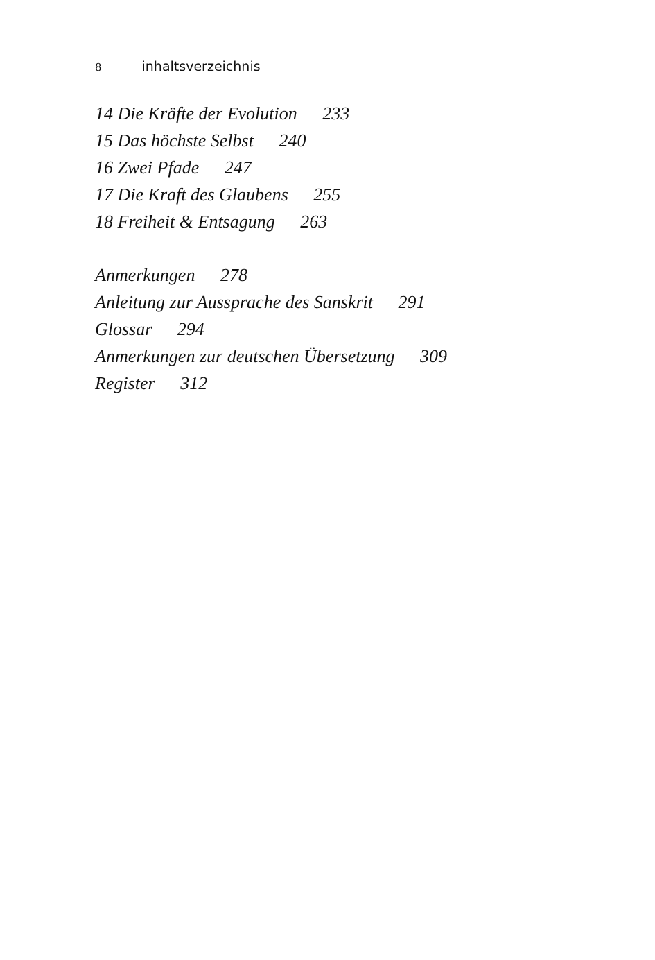8 inhaltsverzeichnis
14 Die Kräfte der Evolution 233
15 Das höchste Selbst 240
16 Zwei Pfade 247
17 Die Kraft des Glaubens 255
18 Freiheit & Entsagung 263
Anmerkungen 278
Anleitung zur Aussprache des Sanskrit 291
Glossar 294
Anmerkungen zur deutschen Übersetzung 309
Register 312